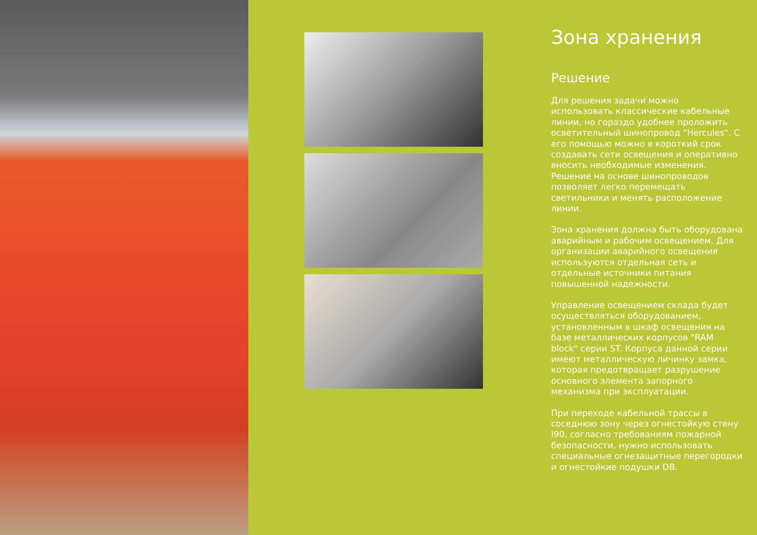Зона хранения
Решение
Для решения задачи можно использовать классические кабельные линии, но гораздо удобнее проложить осветительный шинопровод "Hercules". С его помощью можно в короткий срок создавать сети освещения и оперативно вносить необходимые изменения. Решение на основе шинопроводов позволяет легко перемещать светильники и менять расположение линии.
Зона хранения должна быть оборудована аварийным и рабочим освещением. Для организации аварийного освещения используются отдельная сеть и отдельные источники питания повышенной надежности.
Управление освещением склада будет осуществляться оборудованием, установленным в шкаф освещения на базе металлических корпусов "RAM block" серии ST. Корпуса данной серии имеют металлическую личинку замка, которая предотвращает разрушение основного элемента запорного механизма при эксплуатации.
При переходе кабельной трассы в соседнюю зону через огнестойкую стену I90, согласно требованиям пожарной безопасности, нужно использовать специальные огнезащитные перегородки и огнестойкие подушки DB.